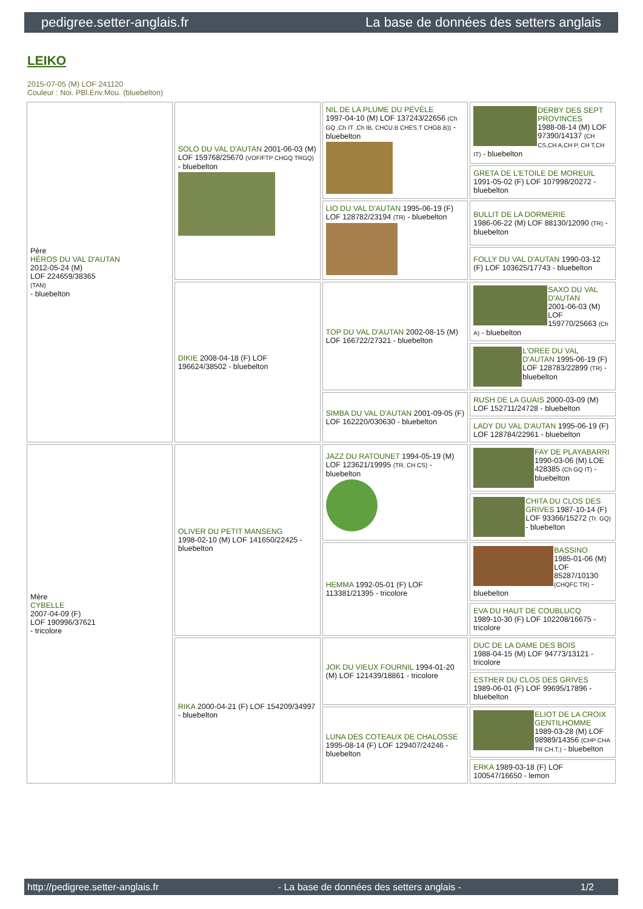pedigree.setter-anglais.fr La base de données des setters anglais
LEIKO
2015-07-05 (M) LOF 241120
Couleur : Noi. PBl.Env.Mou. (bluebelton)
| Père HÉROS DU VAL D'AUTAN 2012-05-24 (M) LOF 224659/38365 (TAN) - bluebelton | SOLO DU VAL D'AUTAN 2001-06-03 (M) LOF 159768/25670 (VOF/FTP CHGQ TRGQ) - bluebelton | NIL DE LA PLUME DU PÉVÈLE 1997-04-10 (M) LOF 137243/22656 (Ch GQ ,Ch IT ,Ch IB, CHCU.B CHES.T CHGB.B)) - bluebelton | DERBY DES SEPT PROVINCES 1988-08-14 (M) LOF 97390/14137 (CH CS,CH A,CH P, CH T,CH IT) - bluebelton |
| | | | GRETA DE L'ETOILE DE MOREUIL 1991-05-02 (F) LOF 107998/20272 - bluebelton |
| | | LIO DU VAL D'AUTAN 1995-06-19 (F) LOF 128782/23194 (TR) - bluebelton | BULLIT DE LA DORMERIE 1986-06-22 (M) LOF 88130/12090 (TR) - bluebelton |
| | | | FOLLY DU VAL D'AUTAN 1990-03-12 (F) LOF 103625/17743 - bluebelton |
| | DIKIE 2008-04-18 (F) LOF 196624/38502 - bluebelton | TOP DU VAL D'AUTAN 2002-08-15 (M) LOF 166722/27321 - bluebelton | SAXO DU VAL D'AUTAN 2001-06-03 (M) LOF 159770/25663 (Ch A) - bluebelton |
| | | | L'OREE DU VAL D'AUTAN 1995-06-19 (F) LOF 128783/22899 (TR) - bluebelton |
| | | SIMBA DU VAL D'AUTAN 2001-09-05 (F) LOF 162220/030630 - bluebelton | RUSH DE LA GUAIS 2000-03-09 (M) LOF 152711/24728 - bluebelton |
| | | | LADY DU VAL D'AUTAN 1995-06-19 (F) LOF 128784/22961 - bluebelton |
| Mère CYBELLE 2007-04-09 (F) LOF 190996/37621 - tricolore | OLIVER DU PETIT MANSENG 1998-02-10 (M) LOF 141650/22425 - bluebelton | JAZZ DU RATOUNET 1994-05-19 (M) LOF 123621/19995 (TR, CH CS) - bluebelton | FAY DE PLAYABARRI 1990-03-06 (M) LOE 428385 (Ch GQ IT) - bluebelton |
| | | | CHITA DU CLOS DES GRIVES 1987-10-14 (F) LOF 93366/15272 (Tr. GQ) - bluebelton |
| | | HEMMA 1992-05-01 (F) LOF 113381/21395 - tricolore | BASSINO 1985-01-06 (M) LOF 85287/10130 (CHQFC TR) - bluebelton |
| | | | EVA DU HAUT DE COUBLUCQ 1989-10-30 (F) LOF 102208/16675 - tricolore |
| | RIKA 2000-04-21 (F) LOF 154209/34997 - bluebelton | JOK DU VIEUX FOURNIL 1994-01-20 (M) LOF 121439/18861 - tricolore | DUC DE LA DAME DES BOIS 1988-04-15 (M) LOF 94773/13121 - tricolore |
| | | | ESTHER DU CLOS DES GRIVES 1989-06-01 (F) LOF 99695/17896 - bluebelton |
| | | LUNA DES COTEAUX DE CHALOSSE 1995-08-14 (F) LOF 129407/24246 - bluebelton | ELIOT DE LA CROIX GENTILHOMME 1989-03-28 (M) LOF 98989/14356 (CHP CHA TR CH.T.) - bluebelton |
| | | | ERKA 1989-03-18 (F) LOF 100547/16650 - lemon |
http://pedigree.setter-anglais.fr - La base de données des setters anglais - 1/2